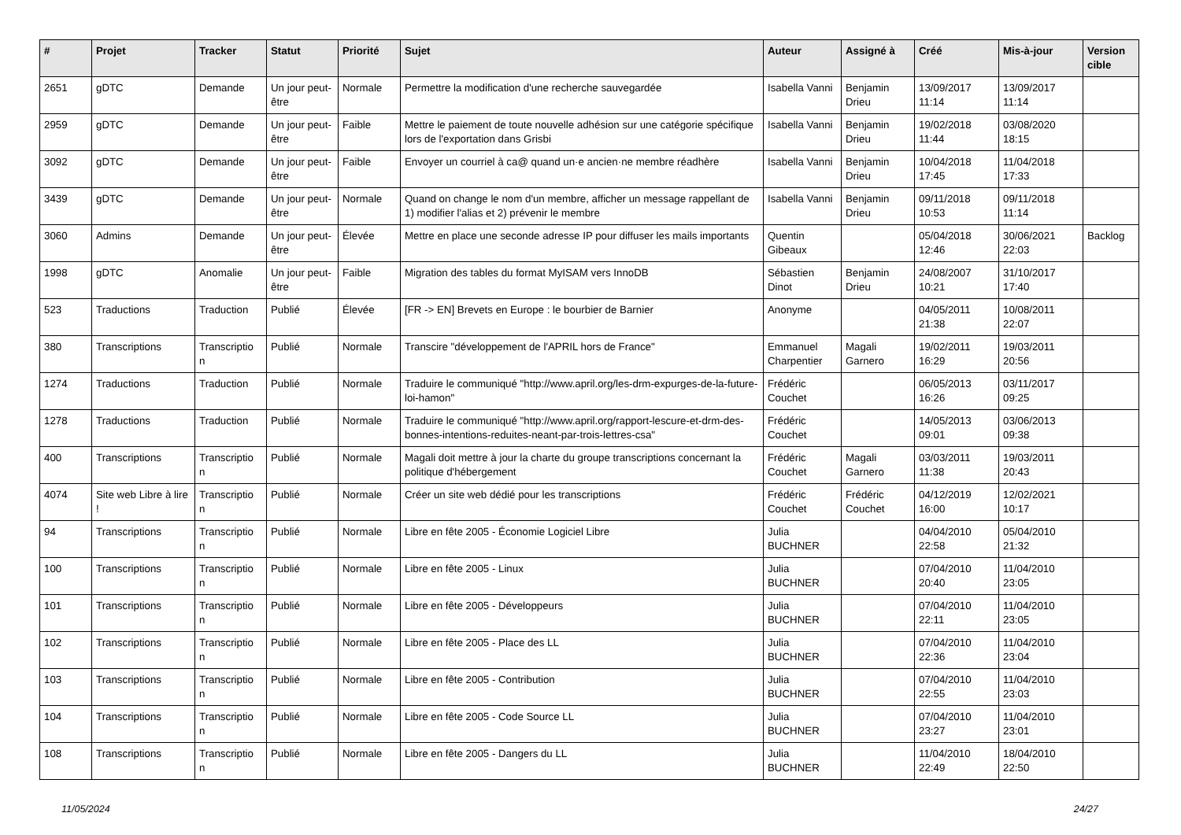| # | Projet | Tracker | Statut | Priorité | Sujet | Auteur | Assigné à | Créé | Mis-à-jour | Version cible |
| --- | --- | --- | --- | --- | --- | --- | --- | --- | --- | --- |
| 2651 | gDTC | Demande | Un jour peut-être | Normale | Permettre la modification d'une recherche sauvegardée | Isabella Vanni | Benjamin Drieu | 13/09/2017 11:14 | 13/09/2017 11:14 | |
| 2959 | gDTC | Demande | Un jour peut-être | Faible | Mettre le paiement de toute nouvelle adhésion sur une catégorie spécifique lors de l'exportation dans Grisbi | Isabella Vanni | Benjamin Drieu | 19/02/2018 11:44 | 03/08/2020 18:15 | |
| 3092 | gDTC | Demande | Un jour peut-être | Faible | Envoyer un courriel à ca@ quand un·e ancien·ne membre réadhère | Isabella Vanni | Benjamin Drieu | 10/04/2018 17:45 | 11/04/2018 17:33 | |
| 3439 | gDTC | Demande | Un jour peut-être | Normale | Quand on change le nom d'un membre, afficher un message rappellant de 1) modifier l'alias et 2) prévenir le membre | Isabella Vanni | Benjamin Drieu | 09/11/2018 10:53 | 09/11/2018 11:14 | |
| 3060 | Admins | Demande | Un jour peut-être | Élevée | Mettre en place une seconde adresse IP pour diffuser les mails importants | Quentin Gibeaux | | 05/04/2018 12:46 | 30/06/2021 22:03 | Backlog |
| 1998 | gDTC | Anomalie | Un jour peut-être | Faible | Migration des tables du format MyISAM vers InnoDB | Sébastien Dinot | Benjamin Drieu | 24/08/2007 10:21 | 31/10/2017 17:40 | |
| 523 | Traductions | Traduction | Publié | Élevée | [FR -> EN] Brevets en Europe : le bourbier de Barnier | Anonyme | | 04/05/2011 21:38 | 10/08/2011 22:07 | |
| 380 | Transcriptions | Transcriptio n | Publié | Normale | Transcire "développement de l'APRIL hors de France" | Emmanuel Charpentier | Magali Garnero | 19/02/2011 16:29 | 19/03/2011 20:56 | |
| 1274 | Traductions | Traduction | Publié | Normale | Traduire le communiqué "http://www.april.org/les-drm-expurges-de-la-future-loi-hamon" | Frédéric Couchet | | 06/05/2013 16:26 | 03/11/2017 09:25 | |
| 1278 | Traductions | Traduction | Publié | Normale | Traduire le communiqué "http://www.april.org/rapport-lescure-et-drm-des-bonnes-intentions-reduites-neant-par-trois-lettres-csa" | Frédéric Couchet | | 14/05/2013 09:01 | 03/06/2013 09:38 | |
| 400 | Transcriptions | Transcriptio n | Publié | Normale | Magali doit mettre à jour la charte du groupe transcriptions concernant la politique d'hébergement | Frédéric Couchet | Magali Garnero | 03/03/2011 11:38 | 19/03/2011 20:43 | |
| 4074 | Site web Libre à lire ! | Transcriptio n | Publié | Normale | Créer un site web dédié pour les transcriptions | Frédéric Couchet | Frédéric Couchet | 04/12/2019 16:00 | 12/02/2021 10:17 | |
| 94 | Transcriptions | Transcriptio n | Publié | Normale | Libre en fête 2005 - Économie Logiciel Libre | Julia BUCHNER | | 04/04/2010 22:58 | 05/04/2010 21:32 | |
| 100 | Transcriptions | Transcriptio n | Publié | Normale | Libre en fête 2005 - Linux | Julia BUCHNER | | 07/04/2010 20:40 | 11/04/2010 23:05 | |
| 101 | Transcriptions | Transcriptio n | Publié | Normale | Libre en fête 2005 - Développeurs | Julia BUCHNER | | 07/04/2010 22:11 | 11/04/2010 23:05 | |
| 102 | Transcriptions | Transcriptio n | Publié | Normale | Libre en fête 2005 - Place des LL | Julia BUCHNER | | 07/04/2010 22:36 | 11/04/2010 23:04 | |
| 103 | Transcriptions | Transcriptio n | Publié | Normale | Libre en fête 2005 - Contribution | Julia BUCHNER | | 07/04/2010 22:55 | 11/04/2010 23:03 | |
| 104 | Transcriptions | Transcriptio n | Publié | Normale | Libre en fête 2005 - Code Source LL | Julia BUCHNER | | 07/04/2010 23:27 | 11/04/2010 23:01 | |
| 108 | Transcriptions | Transcriptio n | Publié | Normale | Libre en fête 2005 - Dangers du LL | Julia BUCHNER | | 11/04/2010 22:49 | 18/04/2010 22:50 | |
11/05/2024 24/27